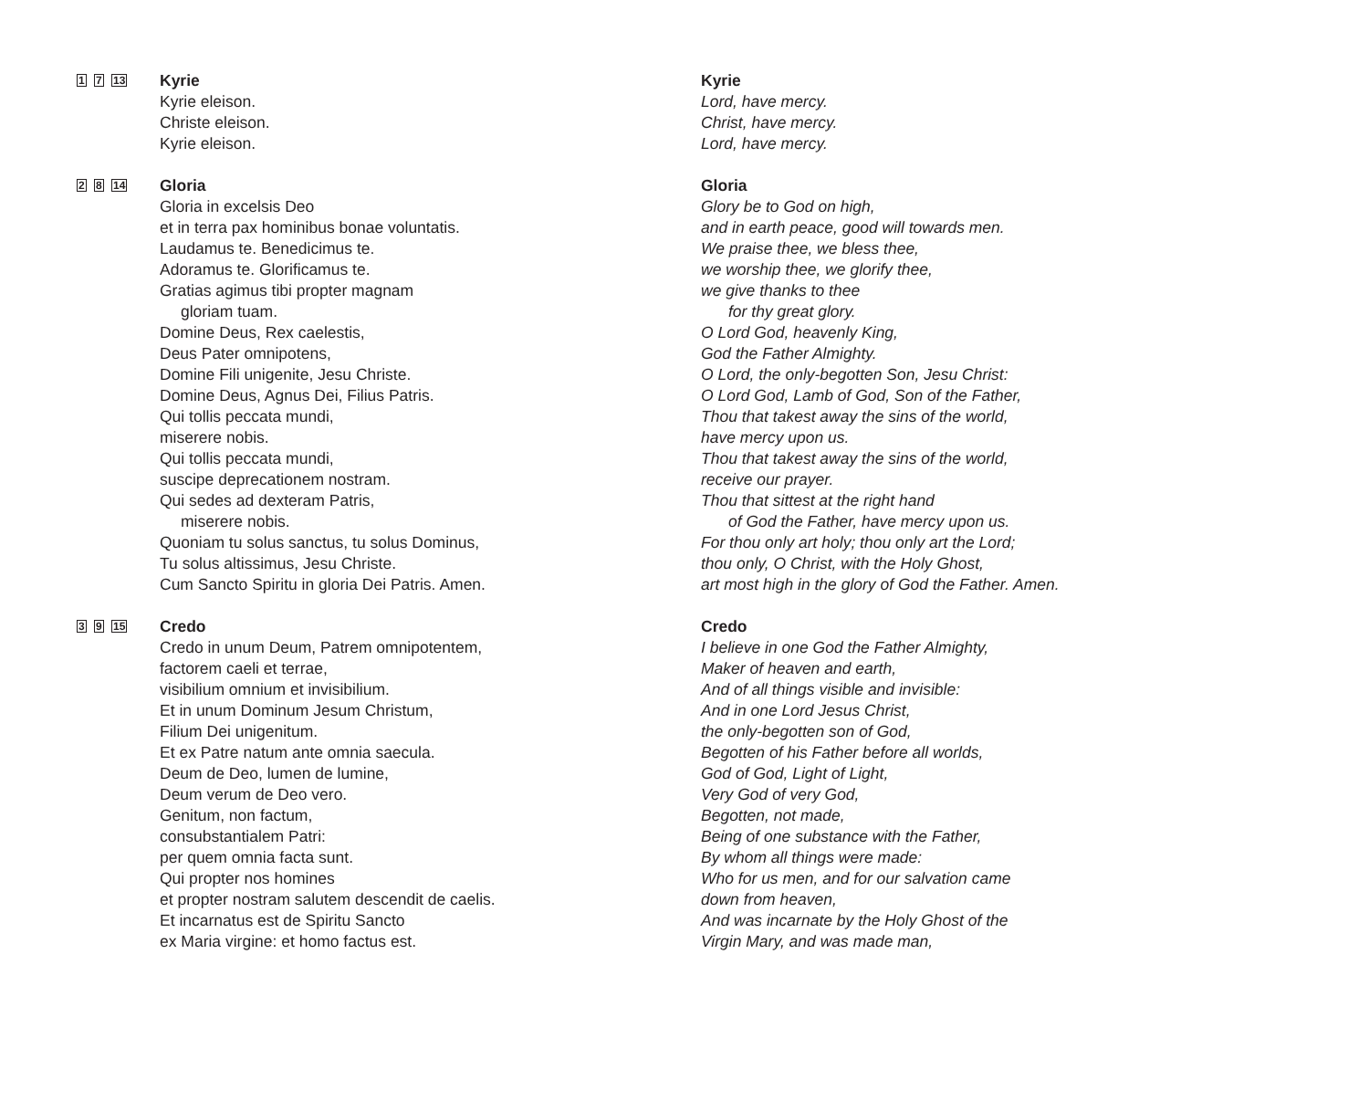1 7 13
Kyrie
Kyrie eleison.
Christe eleison.
Kyrie eleison.
Kyrie
Lord, have mercy.
Christ, have mercy.
Lord, have mercy.
2 8 14
Gloria
Gloria in excelsis Deo
et in terra pax hominibus bonae voluntatis.
Laudamus te. Benedicimus te.
Adoramus te. Glorificamus te.
Gratias agimus tibi propter magnam
gloriam tuam.
Domine Deus, Rex caelestis,
Deus Pater omnipotens,
Domine Fili unigenite, Jesu Christe.
Domine Deus, Agnus Dei, Filius Patris.
Qui tollis peccata mundi,
miserere nobis.
Qui tollis peccata mundi,
suscipe deprecationem nostram.
Qui sedes ad dexteram Patris,
miserere nobis.
Quoniam tu solus sanctus, tu solus Dominus,
Tu solus altissimus, Jesu Christe.
Cum Sancto Spiritu in gloria Dei Patris. Amen.
Gloria
Glory be to God on high,
and in earth peace, good will towards men.
We praise thee, we bless thee,
we worship thee, we glorify thee,
we give thanks to thee
for thy great glory.
O Lord God, heavenly King,
God the Father Almighty.
O Lord, the only-begotten Son, Jesu Christ:
O Lord God, Lamb of God, Son of the Father,
Thou that takest away the sins of the world,
have mercy upon us.
Thou that takest away the sins of the world,
receive our prayer.
Thou that sittest at the right hand
of God the Father, have mercy upon us.
For thou only art holy; thou only art the Lord;
thou only, O Christ, with the Holy Ghost,
art most high in the glory of God the Father. Amen.
3 9 15
Credo
Credo in unum Deum, Patrem omnipotentem,
factorem caeli et terrae,
visibilium omnium et invisibilium.
Et in unum Dominum Jesum Christum,
Filium Dei unigenitum.
Et ex Patre natum ante omnia saecula.
Deum de Deo, lumen de lumine,
Deum verum de Deo vero.
Genitum, non factum,
consubstantialem Patri:
per quem omnia facta sunt.
Qui propter nos homines
et propter nostram salutem descendit de caelis.
Et incarnatus est de Spiritu Sancto
ex Maria virgine: et homo factus est.
Credo
I believe in one God the Father Almighty,
Maker of heaven and earth,
And of all things visible and invisible:
And in one Lord Jesus Christ,
the only-begotten son of God,
Begotten of his Father before all worlds,
God of God, Light of Light,
Very God of very God,
Begotten, not made,
Being of one substance with the Father,
By whom all things were made:
Who for us men, and for our salvation came
down from heaven,
And was incarnate by the Holy Ghost of the
Virgin Mary, and was made man,